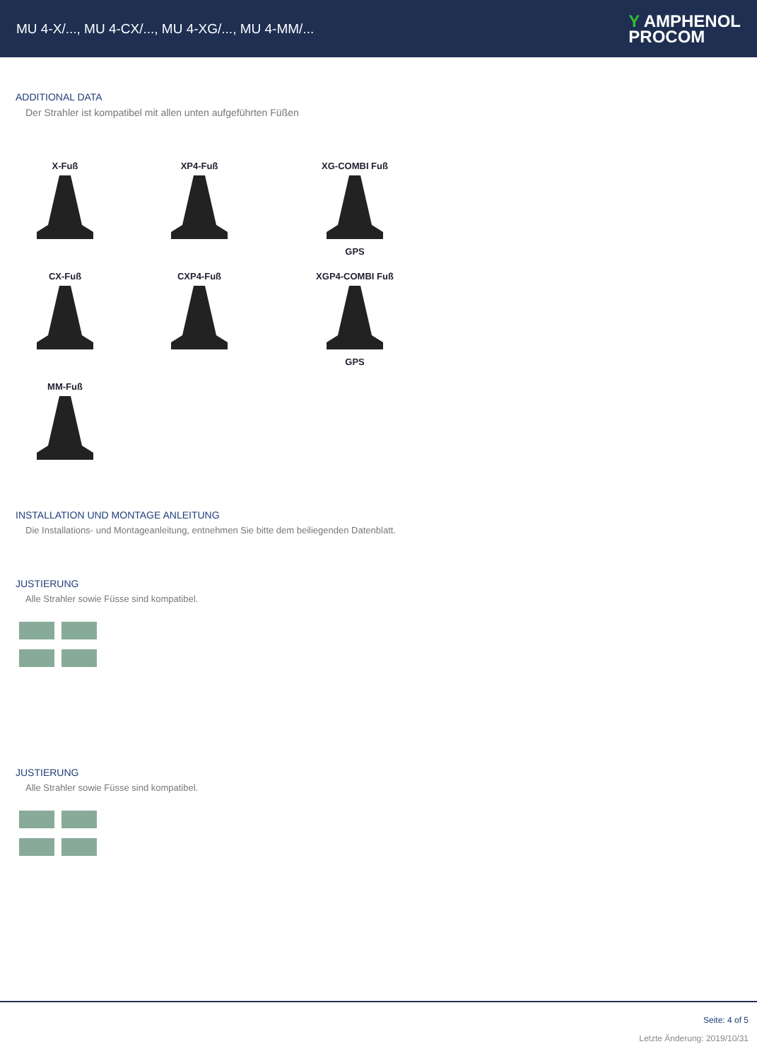MU 4-X/..., MU 4-CX/..., MU 4-XG/..., MU 4-MM/...
Y AMPHENOL
PROCOM
ADDITIONAL DATA
Der Strahler ist kompatibel mit allen unten aufgeführten Füßen
X-Fuß
XP4-Fuß
XG-COMBI Fuß GPS
CX-Fuß
CXP4-Fuß
XGP4-COMBI Fuß GPS
MM-Fuß
INSTALLATION UND MONTAGE ANLEITUNG
Die Installations- und Montageanleitung, entnehmen Sie bitte dem beiliegenden Datenblatt.
JUSTIERUNG
Alle Strahler sowie Füsse sind kompatibel.
JUSTIERUNG
Alle Strahler sowie Füsse sind kompatibel.
Seite: 4 of 5
Letzte Änderung: 2019/10/31